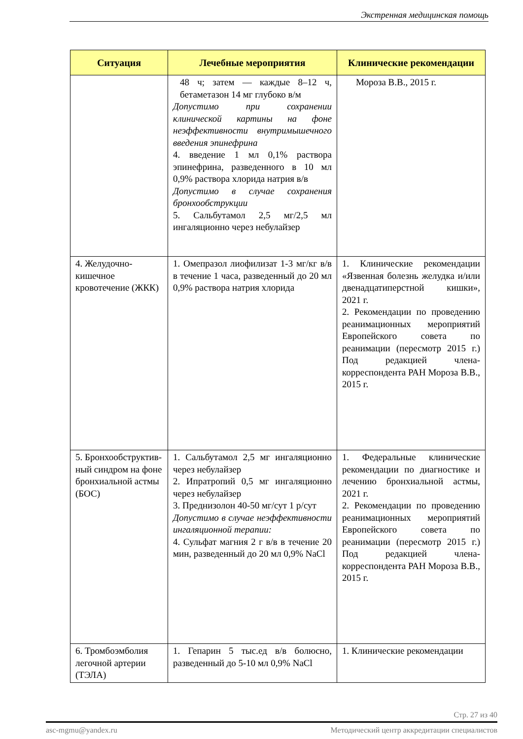Экстренная медицинская помощь
| Ситуация | Лечебные мероприятия | Клинические рекомендации |
| --- | --- | --- |
| | 48 ч; затем — каждые 8–12 ч, бетаметазон 14 мг глубоко в/м Допустимо при сохранении клинической картины на фоне неэффективности внутримышечного введения эпинефрина 4. введение 1 мл 0,1% раствора эпинефрина, разведенного в 10 мл 0,9% раствора хлорида натрия в/в Допустимо в случае сохранения бронхообструкции 5. Сальбутамол 2,5 мг/2,5 мл ингаляционно через небулайзер | Мороза В.В., 2015 г. |
| 4. Желудочно-кишечное кровотечение (ЖКК) | 1. Омепразол лиофилизат 1-3 мг/кг в/в в течение 1 часа, разведенный до 20 мл 0,9% раствора натрия хлорида | 1. Клинические рекомендации «Язвенная болезнь желудка и/или двенадцатиперстной кишки», 2021 г. 2. Рекомендации по проведению реанимационных мероприятий Европейского совета по реанимации (пересмотр 2015 г.) Под редакцией члена-корреспондента РАН Мороза В.В., 2015 г. |
| 5. Бронхообструктив-ный синдром на фоне бронхиальной астмы (БОС) | 1. Сальбутамол 2,5 мг ингаляционно через небулайзер 2. Ипратропий 0,5 мг ингаляционно через небулайзер 3. Преднизолон 40-50 мг/сут 1 р/сут Допустимо в случае неэффективности ингаляционной терапии: 4. Сульфат магния 2 г в/в в течение 20 мин, разведенный до 20 мл 0,9% NaCl | 1. Федеральные клинические рекомендации по диагностике и лечению бронхиальной астмы, 2021 г. 2. Рекомендации по проведению реанимационных мероприятий Европейского совета по реанимации (пересмотр 2015 г.) Под редакцией члена-корреспондента РАН Мороза В.В., 2015 г. |
| 6. Тромбоэмболия легочной артерии (ТЭЛА) | 1. Гепарин 5 тыс.ед в/в болюсно, разведенный до 5-10 мл 0,9% NaCl | 1. Клинические рекомендации |
Стр. 27 из 40
asc-mgmu@yandex.ru Методический центр аккредитации специалистов